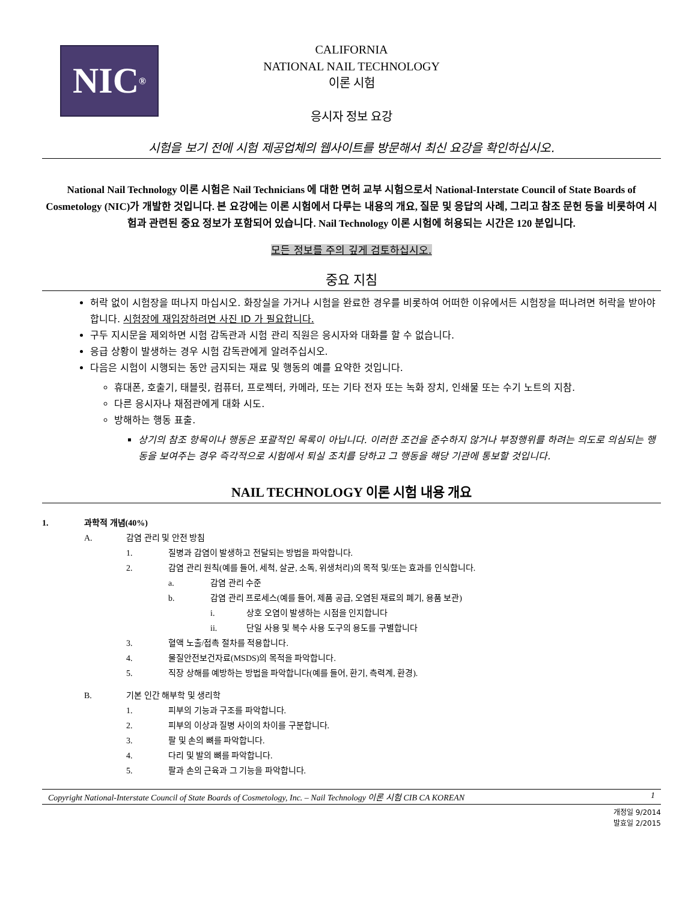NIC<sup>®</sup>
CALIFORNIA
NATIONAL NAIL TECHNOLOGY
이론 시험
응시자 정보 요강
시험을 보기 전에 시험 제공업체의 웹사이트를 방문해서 최신 요강을 확인하십시오.
National Nail Technology 이론 시험은 Nail Technicians 에 대한 면허 교부 시험으로서 National-Interstate Council of State Boards of Cosmetology (NIC)가 개발한 것입니다. 본 요강에는 이론 시험에서 다루는 내용의 개요, 질문 및 응답의 사례, 그리고 참조 문헌 등을 비롯하여 시험과 관련된 중요 정보가 포함되어 있습니다. Nail Technology 이론 시험에 허용되는 시간은 120 분입니다.
모든 정보를 주의 깊게 검토하십시오.
중요 지침
허락 없이 시험장을 떠나지 마십시오. 화장실을 가거나 시험을 완료한 경우를 비롯하여 어떠한 이유에서든 시험장을 떠나려면 허락을 받아야 합니다. 시험장에 재입장하려면 사진 ID 가 필요합니다.
구두 지시문을 제외하면 시험 감독관과 시험 관리 직원은 응시자와 대화를 할 수 없습니다.
응급 상황이 발생하는 경우 시험 감독관에게 알려주십시오.
다음은 시험이 시행되는 동안 금지되는 재료 및 행동의 예를 요약한 것입니다.
휴대폰, 호출기, 태블릿, 컴퓨터, 프로젝터, 카메라, 또는 기타 전자 또는 녹화 장치, 인쇄물 또는 수기 노트의 지참.
다른 응시자나 채점관에게 대화 시도.
방해하는 행동 표출.
상기의 참조 항목이나 행동은 포괄적인 목록이 아닙니다. 이러한 조건을 준수하지 않거나 부정행위를 하려는 의도로 의심되는 행동을 보여주는 경우 즉각적으로 시험에서 퇴실 조치를 당하고 그 행동을 해당 기관에 통보할 것입니다.
NAIL TECHNOLOGY 이론 시험 내용 개요
1. 과학적 개념(40%)
A. 감염 관리 및 안전 방침
1. 질병과 감염이 발생하고 전달되는 방법을 파악합니다.
2. 감염 관리 원칙(예를 들어, 세척, 살균, 소독, 위생처리)의 목적 및/또는 효과를 인식합니다.
a. 감염 관리 수준
b. 감염 관리 프로세스(예를 들어, 제품 공급, 오염된 재료의 폐기, 용품 보관)
i. 상호 오염이 발생하는 시점을 인지합니다
ii. 단일 사용 및 복수 사용 도구의 용도를 구별합니다
3. 혈액 노출/접촉 절차를 적용합니다.
4. 물질안전보건자료(MSDS)의 목적을 파악합니다.
5. 직장 상해를 예방하는 방법을 파악합니다(예를 들어, 환기, 측력계, 환경).
B. 기본 인간 해부학 및 생리학
1. 피부의 기능과 구조를 파악합니다.
2. 피부의 이상과 질병 사이의 차이를 구분합니다.
3. 팔 및 손의 뼈를 파악합니다.
4. 다리 및 발의 뼈를 파악합니다.
5. 팔과 손의 근육과 그 기능을 파악합니다.
Copyright National-Interstate Council of State Boards of Cosmetology, Inc. – Nail Technology 이론 시험 CIB CA KOREAN 1
개정일 9/2014
발효일 2/2015